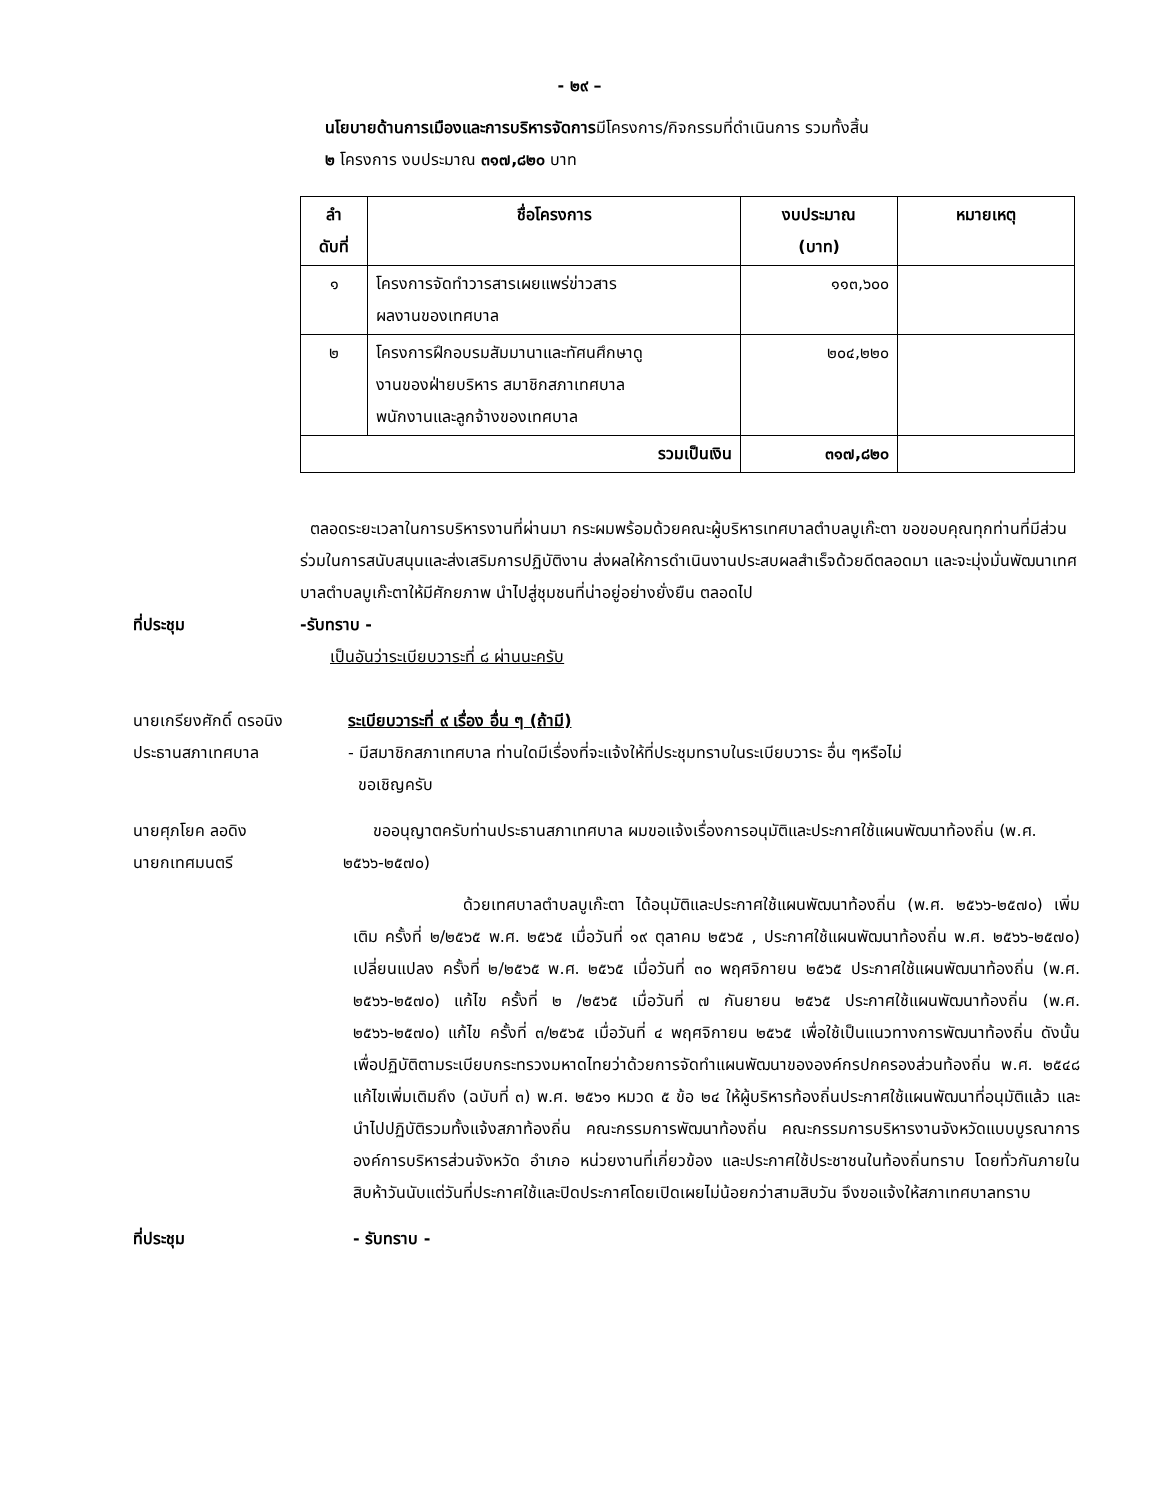- ๒๙ –
นโยบายด้านการเมืองและการบริหารจัดการมีโครงการ/กิจกรรมที่ดำเนินการ รวมทั้งสิ้น
๒ โครงการ งบประมาณ ๓๑๗,๘๒๐ บาท
| ลำ ดับที่ | ชื่อโครงการ | งบประมาณ (บาท) | หมายเหตุ |
| --- | --- | --- | --- |
| ๑ | โครงการจัดทำวารสารเผยแพร่ข่าวสาร ผลงานของเทศบาล | ๑๑๓,๖๐๐ | |
| ๒ | โครงการฝึกอบรมสัมมานาและทัศนศึกษาดู งานของฝ่ายบริหาร สมาชิกสภาเทศบาล พนักงานและลูกจ้างของเทศบาล | ๒๐๔,๒๒๐ | |
| รวมเป็นเงิน | | ๓๑๗,๘๒๐ | |
ตลอดระยะเวลาในการบริหารงานที่ผ่านมา กระผมพร้อมด้วยคณะผู้บริหารเทศบาลตำบลบูเก๊ะตา ขอขอบคุณทุกท่านที่มีส่วนร่วมในการสนับสนุนและส่งเสริมการปฏิบัติงาน ส่งผลให้การดำเนินงานประสบผลสำเร็จด้วยดีตลอดมา และจะมุ่งมั่นพัฒนาเทศบาลตำบลบูเก๊ะตาให้มีศักยภาพ นำไปสู่ชุมชนที่น่าอยู่อย่างยั่งยืน ตลอดไป
ที่ประชุม -รับทราบ -
เป็นอันว่าระเบียบวาระที่ ๘ ผ่านนะครับ
นายเกรียงศักดิ์ ดรอนิง
ประธานสภาเทศบาล
ระเบียบวาระที่ ๙ เรื่อง อื่น ๆ (ถ้ามี)
- มีสมาชิกสภาเทศบาล ท่านใดมีเรื่องที่จะแจ้งให้ที่ประชุมทราบในระเบียบวาระ อื่น ๆหรือไม่
ขอเชิญครับ
นายศุภโยค ลอดิง
นายกเทศมนตรี
ขออนุญาตครับท่านประธานสภาเทศบาล ผมขอแจ้งเรื่องการอนุมัติและประกาศใช้แผนพัฒนาท้องถิ่น (พ.ศ. ๒๕๖๖-๒๕๗๐)
ด้วยเทศบาลตำบลบูเก๊ะตา ได้อนุมัติและประกาศใช้แผนพัฒนาท้องถิ่น (พ.ศ. ๒๕๖๖-๒๕๗๐) เพิ่มเติม ครั้งที่ ๒/๒๕๖๕ พ.ศ. ๒๕๖๕ เมื่อวันที่ ๑๙ ตุลาคม ๒๕๖๕ , ประกาศใช้แผนพัฒนาท้องถิ่น พ.ศ. ๒๕๖๖-๒๕๗๐) เปลี่ยนแปลง ครั้งที่ ๒/๒๕๖๕ พ.ศ. ๒๕๖๕ เมื่อวันที่ ๓๐ พฤศจิกายน ๒๕๖๕ ประกาศใช้แผนพัฒนาท้องถิ่น (พ.ศ. ๒๕๖๖-๒๕๗๐) แก้ไข ครั้งที่ ๒ /๒๕๖๕ เมื่อวันที่ ๗ กันยายน ๒๕๖๕ ประกาศใช้แผนพัฒนาท้องถิ่น (พ.ศ. ๒๕๖๖-๒๕๗๐) แก้ไข ครั้งที่ ๓/๒๕๖๕ เมื่อวันที่ ๔ พฤศจิกายน ๒๕๖๕ เพื่อใช้เป็นแนวทางการพัฒนาท้องถิ่น ดังนั้น เพื่อปฏิบัติตามระเบียบกระทรวงมหาดไทยว่าด้วยการจัดทำแผนพัฒนาขององค์กรปกครองส่วนท้องถิ่น พ.ศ. ๒๕๔๘ แก้ไขเพิ่มเติมถึง (ฉบับที่ ๓) พ.ศ. ๒๕๖๑ หมวด ๕ ข้อ ๒๔ ให้ผู้บริหารท้องถิ่นประกาศใช้แผนพัฒนาที่อนุมัติแล้ว และนำไปปฏิบัติรวมทั้งแจ้งสภาท้องถิ่น คณะกรรมการพัฒนาท้องถิ่น คณะกรรมการบริหารงานจังหวัดแบบบูรณาการ องค์การบริหารส่วนจังหวัด อำเภอ หน่วยงานที่เกี่ยวข้อง และประกาศใช้ประชาชนในท้องถิ่นทราบ โดยทั่วกันภายในสิบห้าวันนับแต่วันที่ประกาศใช้และปิดประกาศโดยเปิดเผยไม่น้อยกว่าสามสิบวัน จึงขอแจ้งให้สภาเทศบาลทราบ
ที่ประชุม - รับทราบ -